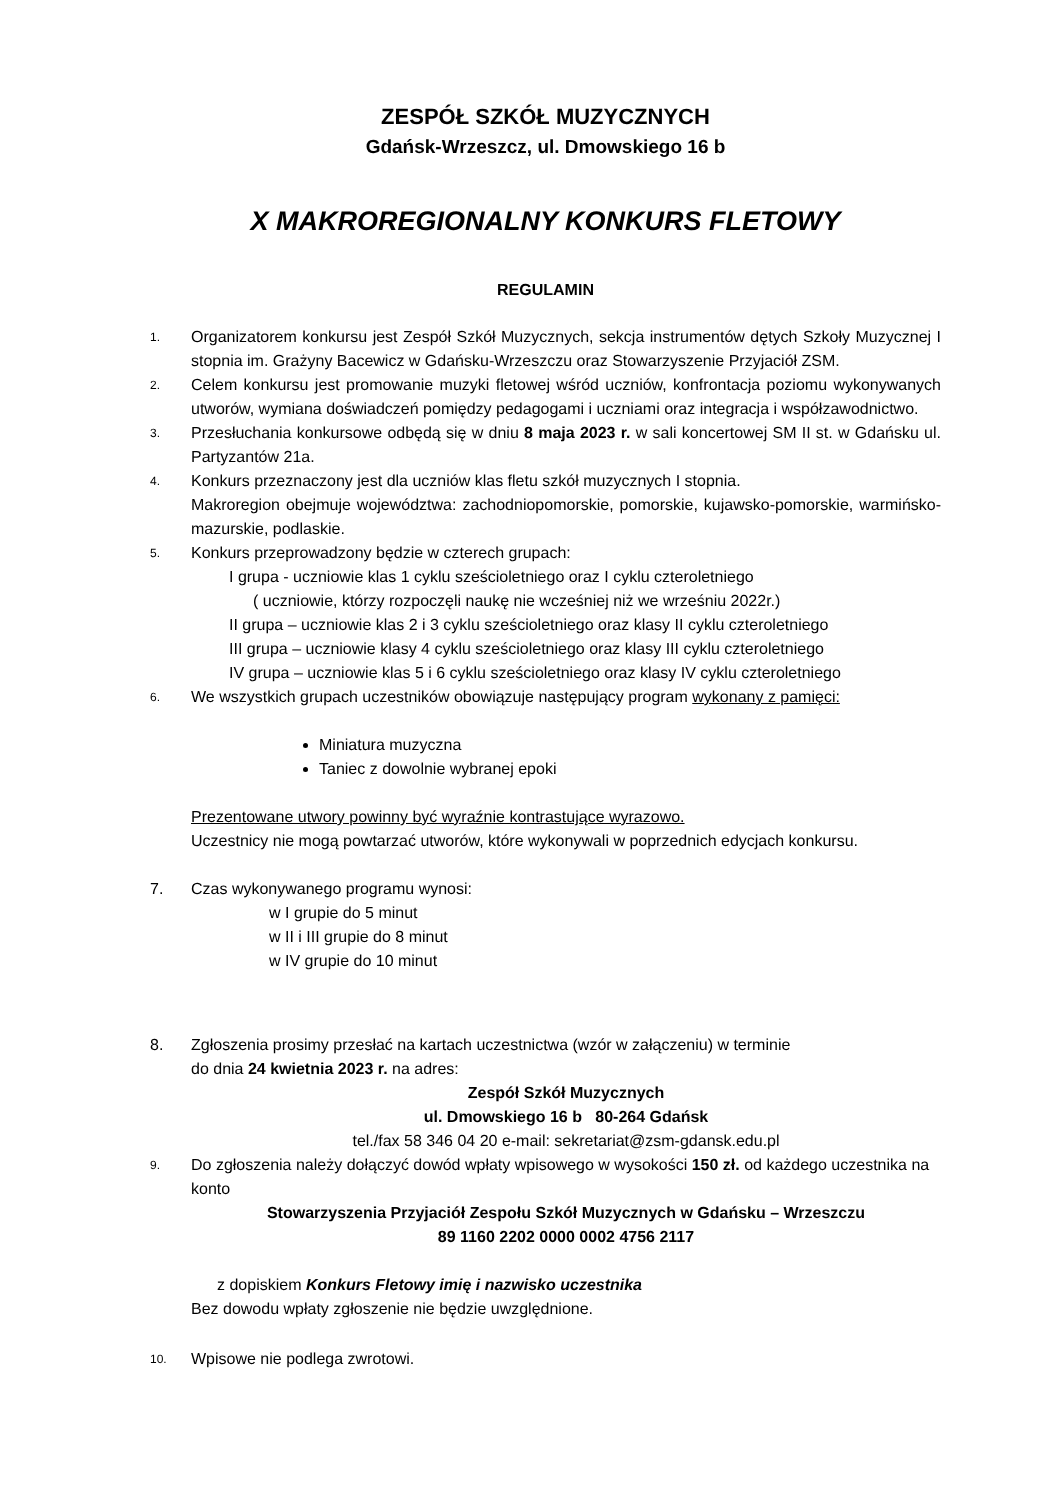ZESPÓŁ SZKÓŁ MUZYCZNYCH
Gdańsk-Wrzeszcz, ul. Dmowskiego 16 b
X MAKROREGIONALNY KONKURS FLETOWY
REGULAMIN
1.
Organizatorem konkursu jest Zespół Szkół Muzycznych, sekcja instrumentów dętych Szkoły Muzycznej I stopnia im. Grażyny Bacewicz w Gdańsku-Wrzeszczu oraz Stowarzyszenie Przyjaciół ZSM.
2.
Celem konkursu jest promowanie muzyki fletowej wśród uczniów, konfrontacja poziomu wykonywanych utworów, wymiana doświadczeń pomiędzy pedagogami i uczniami oraz integracja i współzawodnictwo.
3.
Przesłuchania konkursowe odbędą się w dniu 8 maja 2023 r. w sali koncertowej SM II st. w Gdańsku ul. Partyzantów 21a.
4.
Konkurs przeznaczony jest dla uczniów klas fletu szkół muzycznych I stopnia.
Makroregion obejmuje województwa: zachodniopomorskie, pomorskie, kujawsko-pomorskie, warmińsko-mazurskie, podlaskie.
5.
Konkurs przeprowadzony będzie w czterech grupach:
I grupa - uczniowie klas 1 cyklu sześcioletniego oraz I cyklu czteroletniego
( uczniowie, którzy rozpoczęli naukę nie wcześniej niż we wrześniu 2022r.)
II grupa – uczniowie klas 2 i 3 cyklu sześcioletniego oraz klasy II cyklu czteroletniego
III grupa – uczniowie klasy 4 cyklu sześcioletniego oraz klasy III cyklu czteroletniego
IV grupa – uczniowie klas 5 i 6 cyklu sześcioletniego oraz klasy IV cyklu czteroletniego
6.
We wszystkich grupach uczestników obowiązuje następujący program wykonany z pamięci:
Miniatura muzyczna
Taniec z dowolnie wybranej epoki
Prezentowane utwory powinny być wyraźnie kontrastujące wyrazowo.
Uczestnicy nie mogą powtarzać utworów, które wykonywali w poprzednich edycjach konkursu.
7. Czas wykonywanego programu wynosi:
w I grupie do 5 minut
w II i III grupie do 8 minut
w IV grupie do 10 minut
8. Zgłoszenia prosimy przesłać na kartach uczestnictwa (wzór w załączeniu) w terminie
do dnia 24 kwietnia 2023 r. na adres:
Zespół Szkół Muzycznych
ul. Dmowskiego 16 b 80-264 Gdańsk
tel./fax 58 346 04 20 e-mail: sekretariat@zsm-gdansk.edu.pl
9.
Do zgłoszenia należy dołączyć dowód wpłaty wpisowego w wysokości 150 zł. od każdego uczestnika na konto
Stowarzyszenia Przyjaciół Zespołu Szkół Muzycznych w Gdańsku – Wrzeszczu
89 1160 2202 0000 0002 4756 2117
z dopiskiem Konkurs Fletowy imię i nazwisko uczestnika
Bez dowodu wpłaty zgłoszenie nie będzie uwzględnione.
10.
Wpisowe nie podlega zwrotowi.